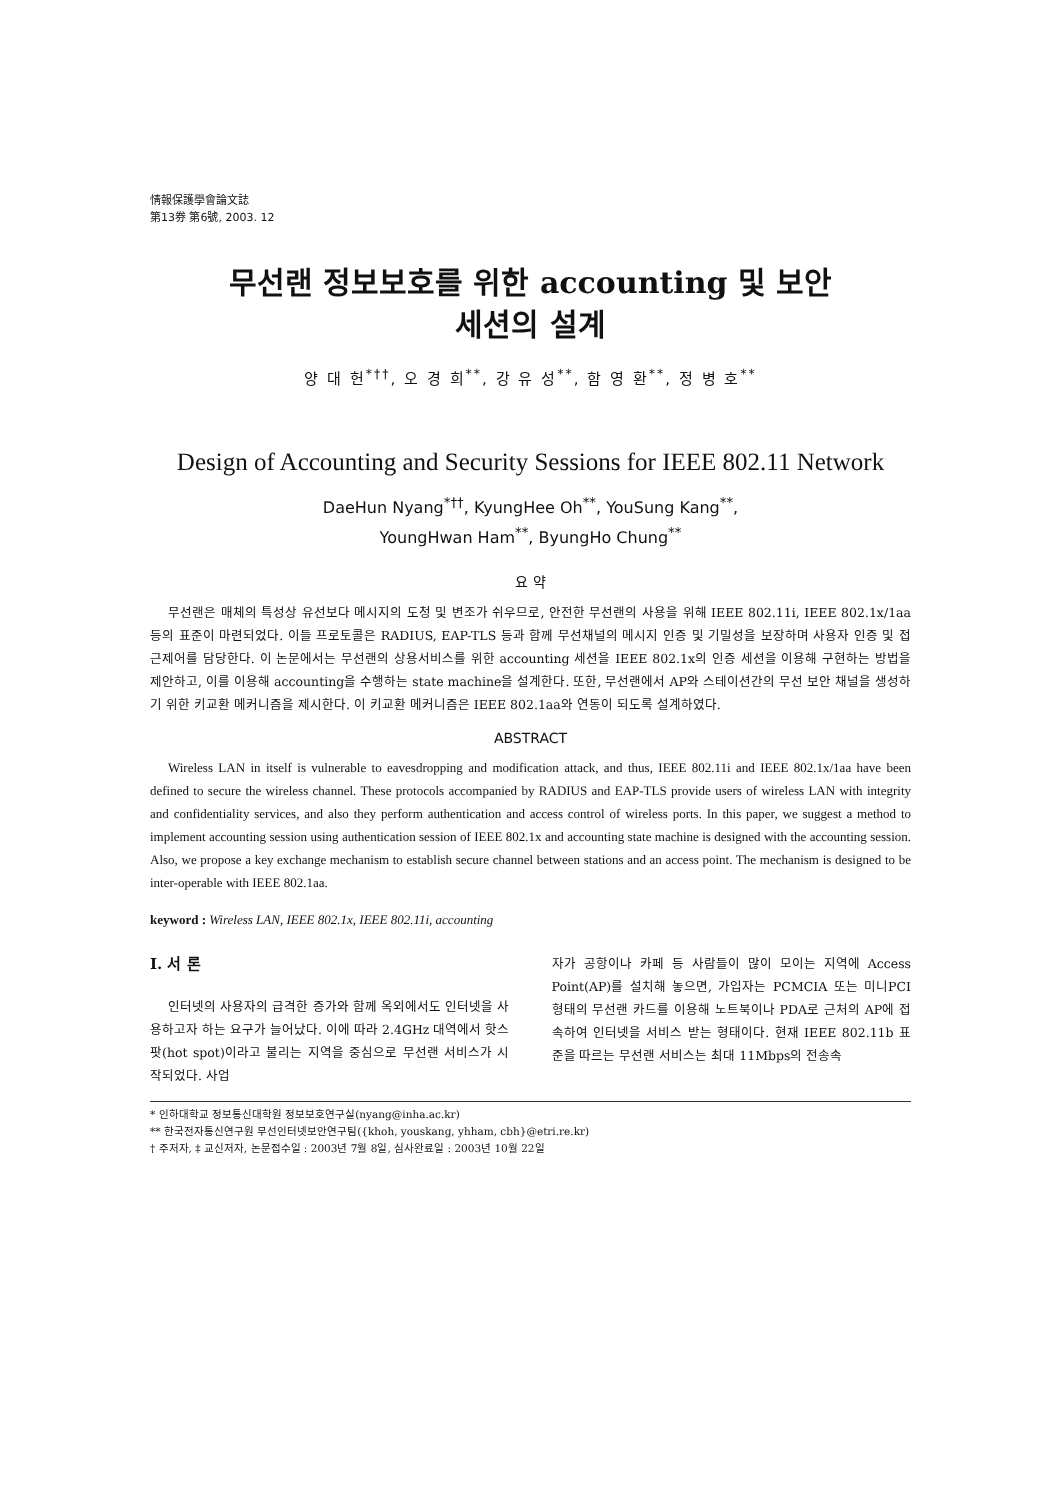情報保護學會論文誌
第13券 第6號, 2003. 12
무선랜 정보보호를 위한 accounting 및 보안
세션의 설계
양 대 헌<sup>*††</sup>, 오 경 희<sup>**</sup>, 강 유 성<sup>**</sup>, 함 영 환<sup>**</sup>, 정 병 호<sup>**</sup>
Design of Accounting and Security Sessions for IEEE 802.11 Network
DaeHun Nyang<sup>*††</sup>, KyungHee Oh<sup>**</sup>, YouSung Kang<sup>**</sup>,
YoungHwan Ham<sup>**</sup>, ByungHo Chung<sup>**</sup>
요 약
무선랜은 매체의 특성상 유선보다 메시지의 도청 및 변조가 쉬우므로, 안전한 무선랜의 사용을 위해 IEEE 802.11i, IEEE 802.1x/1aa 등의 표준이 마련되었다. 이들 프로토콜은 RADIUS, EAP-TLS 등과 함께 무선채널의 메시지 인증 및 기밀성을 보장하며 사용자 인증 및 접근제어를 담당한다. 이 논문에서는 무선랜의 상용서비스를 위한 accounting 세션을 IEEE 802.1x의 인증 세션을 이용해 구현하는 방법을 제안하고, 이를 이용해 accounting을 수행하는 state machine을 설계한다. 또한, 무선랜에서 AP와 스테이션간의 무선 보안 채널을 생성하기 위한 키교환 메커니즘을 제시한다. 이 키교환 메커니즘은 IEEE 802.1aa와 연동이 되도록 설계하였다.
ABSTRACT
Wireless LAN in itself is vulnerable to eavesdropping and modification attack, and thus, IEEE 802.11i and IEEE 802.1x/1aa have been defined to secure the wireless channel. These protocols accompanied by RADIUS and EAP-TLS provide users of wireless LAN with integrity and confidentiality services, and also they perform authentication and access control of wireless ports. In this paper, we suggest a method to implement accounting session using authentication session of IEEE 802.1x and accounting state machine is designed with the accounting session. Also, we propose a key exchange mechanism to establish secure channel between stations and an access point. The mechanism is designed to be inter-operable with IEEE 802.1aa.
keyword : Wireless LAN, IEEE 802.1x, IEEE 802.11i, accounting
Ⅰ. 서 론
인터넷의 사용자의 급격한 증가와 함께 옥외에서도 인터넷을 사용하고자 하는 요구가 늘어났다. 이에 따라 2.4GHz 대역에서 핫스팟(hot spot)이라고 불리는 지역을 중심으로 무선랜 서비스가 시작되었다. 사업
자가 공항이나 카페 등 사람들이 많이 모이는 지역에 Access Point(AP)를 설치해 놓으면, 가입자는 PCMCIA 또는 미니PCI 형태의 무선랜 카드를 이용해 노트북이나 PDA로 근처의 AP에 접속하여 인터넷을 서비스 받는 형태이다. 현재 IEEE 802.11b 표준을 따르는 무선랜 서비스는 최대 11Mbps의 전송속
* 인하대학교 정보통신대학원 정보보호연구실(nyang@inha.ac.kr)
** 한국전자통신연구원 무선인터넷보안연구팀({khoh, youskang, yhham, cbh}@etri.re.kr)
† 주저자, ‡ 교신저자, 논문접수일 : 2003년 7월 8일, 심사완료일 : 2003년 10월 22일